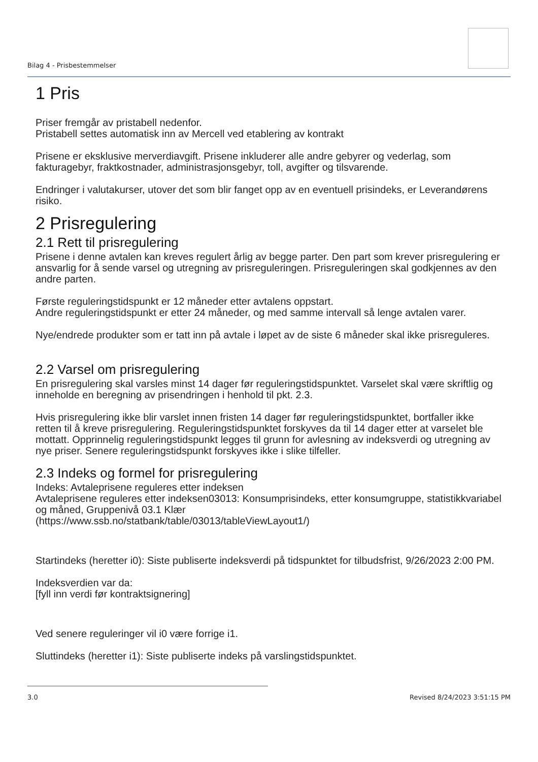Bilag 4 - Prisbestemmelser
1 Pris
Priser fremgår av pristabell nedenfor.
Pristabell settes automatisk inn av Mercell ved etablering av kontrakt
Prisene er eksklusive merverdiavgift. Prisene inkluderer alle andre gebyrer og vederlag, som fakturagebyr, fraktkostnader, administrasjonsgebyr, toll, avgifter og tilsvarende.
Endringer i valutakurser, utover det som blir fanget opp av en eventuell prisindeks, er Leverandørens risiko.
2 Prisregulering
2.1 Rett til prisregulering
Prisene i denne avtalen kan kreves regulert årlig av begge parter. Den part som krever prisregulering er ansvarlig for å sende varsel og utregning av prisreguleringen. Prisreguleringen skal godkjennes av den andre parten.
Første reguleringstidspunkt er 12 måneder etter avtalens oppstart.
Andre reguleringstidspunkt er etter 24 måneder, og med samme intervall så lenge avtalen varer.
Nye/endrede produkter som er tatt inn på avtale i løpet av de siste 6 måneder skal ikke prisreguleres.
2.2 Varsel om prisregulering
En prisregulering skal varsles minst 14 dager før reguleringstidspunktet. Varselet skal være skriftlig og inneholde en beregning av prisendringen i henhold til pkt. 2.3.
Hvis prisregulering ikke blir varslet innen fristen 14 dager før reguleringstidspunktet, bortfaller ikke retten til å kreve prisregulering. Reguleringstidspunktet forskyves da til 14 dager etter at varselet ble mottatt. Opprinnelig reguleringstidspunkt legges til grunn for avlesning av indeksverdi og utregning av nye priser. Senere reguleringstidspunkt forskyves ikke i slike tilfeller.
2.3 Indeks og formel for prisregulering
Indeks: Avtaleprisene reguleres etter indeksen
Avtaleprisene reguleres etter indeksen03013: Konsumprisindeks, etter konsumgruppe, statistikkvariabel og måned, Gruppenivå 03.1 Klær
(https://www.ssb.no/statbank/table/03013/tableViewLayout1/)
Startindeks (heretter i0): Siste publiserte indeksverdi på tidspunktet for tilbudsfrist, 9/26/2023 2:00 PM.
Indeksverdien var da:
[fyll inn verdi før kontraktsignering]
Ved senere reguleringer vil i0 være forrige i1.
Sluttindeks (heretter i1): Siste publiserte indeks på varslingstidspunktet.
3.0 Revised 8/24/2023 3:51:15 PM